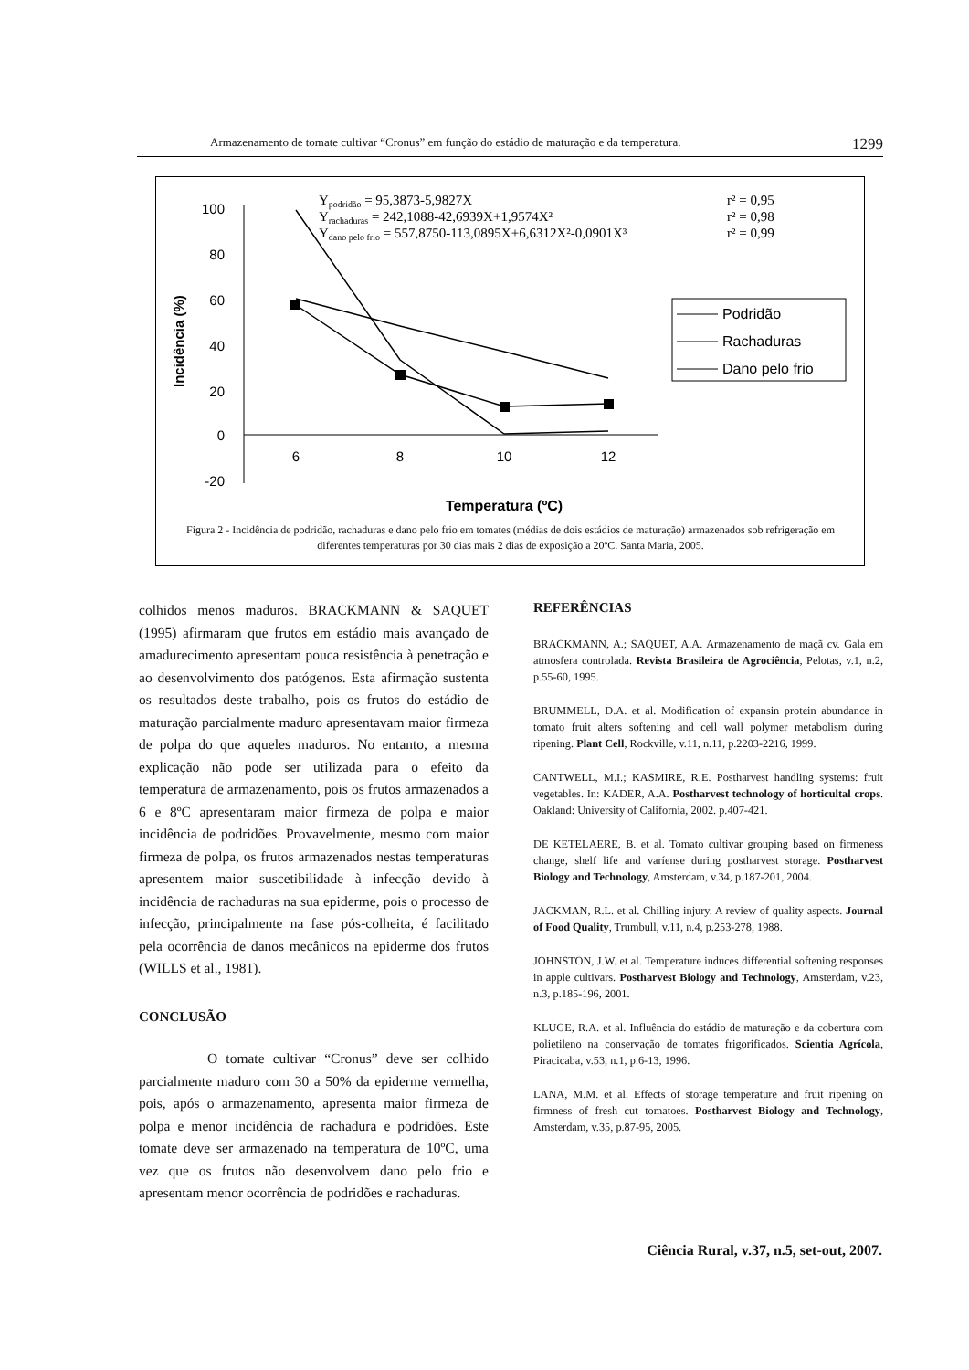Armazenamento de tomate cultivar “Cronus” em função do estádio de maturação e da temperatura. 1299
100
80
60
40
20
0
-20
6
8
10
12
Temperatura (ºC)
Incidência (%)
Ypodridão = 95,3873-5,9827X
Yrachaduras = 242,1088-42,6939X+1,9574X²
Ydano pelo frio = 557,8750-113,0895X+6,6312X²-0,0901X³
r² = 0,95
r² = 0,98
r² = 0,99
Podridão
Rachaduras
Dano pelo frio
Figura 2 - Incidência de podridão, rachaduras e dano pelo frio em tomates (médias de dois estádios de maturação) armazenados sob refrigeração em diferentes temperaturas por 30 dias mais 2 dias de exposição a 20ºC. Santa Maria, 2005.
colhidos menos maduros. BRACKMANN & SAQUET (1995) afirmaram que frutos em estádio mais avançado de amadurecimento apresentam pouca resistência à penetração e ao desenvolvimento dos patógenos. Esta afirmação sustenta os resultados deste trabalho, pois os frutos do estádio de maturação parcialmente maduro apresentavam maior firmeza de polpa do que aqueles maduros. No entanto, a mesma explicação não pode ser utilizada para o efeito da temperatura de armazenamento, pois os frutos armazenados a 6 e 8ºC apresentaram maior firmeza de polpa e maior incidência de podridões. Provavelmente, mesmo com maior firmeza de polpa, os frutos armazenados nestas temperaturas apresentem maior suscetibilidade à infecção devido à incidência de rachaduras na sua epiderme, pois o processo de infecção, principalmente na fase pós-colheita, é facilitado pela ocorrência de danos mecânicos na epiderme dos frutos (WILLS et al., 1981).
CONCLUSÃO
O tomate cultivar “Cronus” deve ser colhido parcialmente maduro com 30 a 50% da epiderme vermelha, pois, após o armazenamento, apresenta maior firmeza de polpa e menor incidência de rachadura e podridões. Este tomate deve ser armazenado na temperatura de 10ºC, uma vez que os frutos não desenvolvem dano pelo frio e apresentam menor ocorrência de podridões e rachaduras.
REFERÊNCIAS
BRACKMANN, A.; SAQUET, A.A. Armazenamento de maçã cv. Gala em atmosfera controlada. Revista Brasileira de Agrociência, Pelotas, v.1, n.2, p.55-60, 1995.
BRUMMELL, D.A. et al. Modification of expansin protein abundance in tomato fruit alters softening and cell wall polymer metabolism during ripening. Plant Cell, Rockville, v.11, n.11, p.2203-2216, 1999.
CANTWELL, M.I.; KASMIRE, R.E. Postharvest handling systems: fruit vegetables. In: KADER, A.A. Postharvest technology of horticultal crops. Oakland: University of California, 2002. p.407-421.
DE KETELAERE, B. et al. Tomato cultivar grouping based on firmeness change, shelf life and varíense during postharvest storage. Postharvest Biology and Technology, Amsterdam, v.34, p.187-201, 2004.
JACKMAN, R.L. et al. Chilling injury. A review of quality aspects. Journal of Food Quality, Trumbull, v.11, n.4, p.253-278, 1988.
JOHNSTON, J.W. et al. Temperature induces differential softening responses in apple cultivars. Postharvest Biology and Technology, Amsterdam, v.23, n.3, p.185-196, 2001.
KLUGE, R.A. et al. Influência do estádio de maturação e da cobertura com polietileno na conservação de tomates frigorificados. Scientia Agrícola, Piracicaba, v.53, n.1, p.6-13, 1996.
LANA, M.M. et al. Effects of storage temperature and fruit ripening on firmness of fresh cut tomatoes. Postharvest Biology and Technology, Amsterdam, v.35, p.87-95, 2005.
Ciência Rural, v.37, n.5, set-out, 2007.